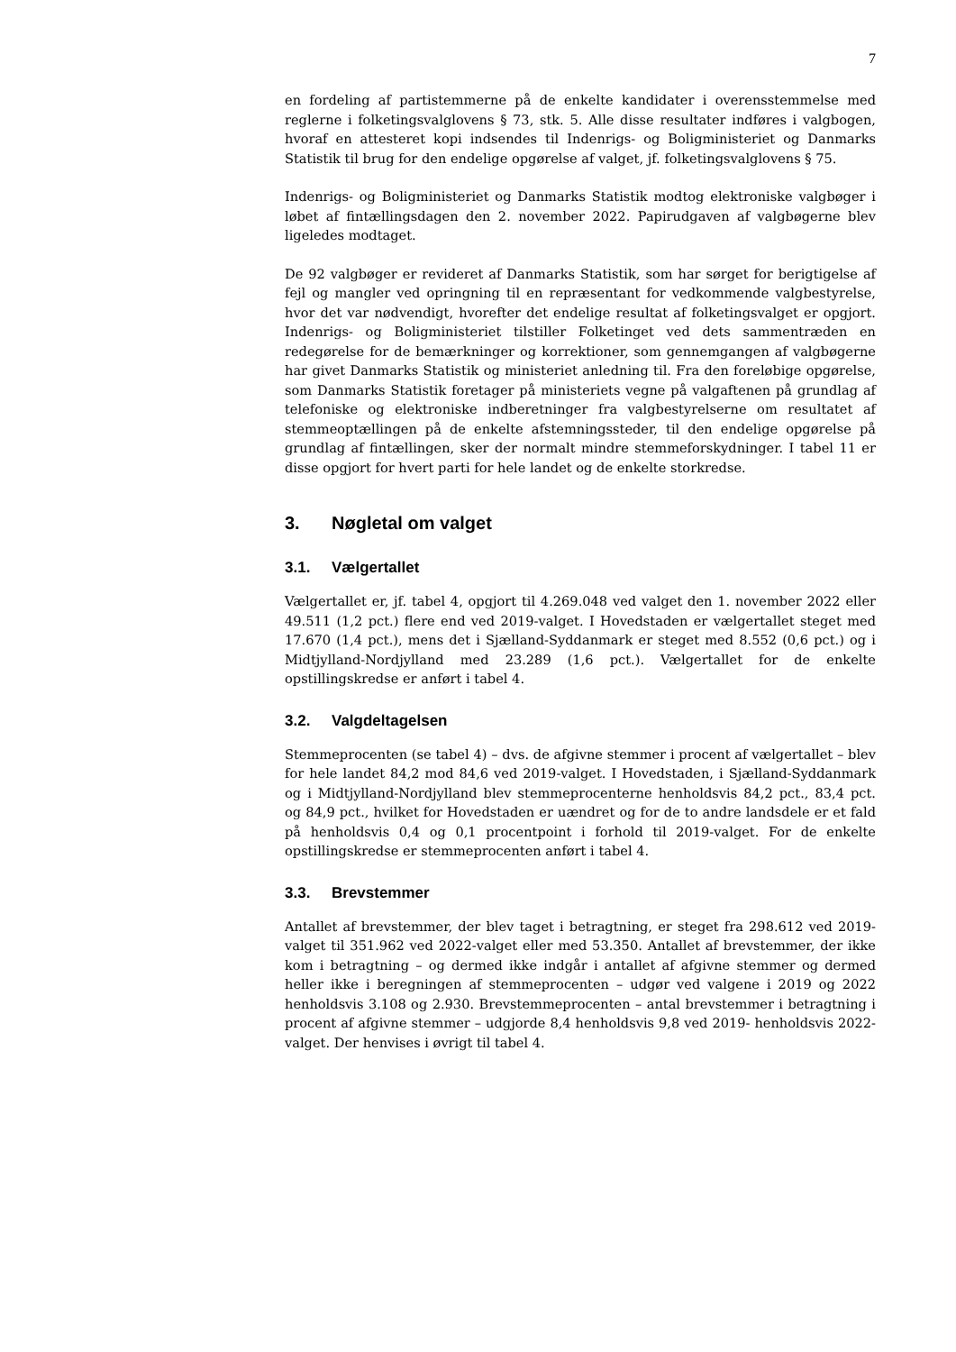7
en fordeling af partistemmerne på de enkelte kandidater i overensstemmelse med reglerne i folketingsvalglovens § 73, stk. 5. Alle disse resultater indføres i valgbogen, hvoraf en attesteret kopi indsendes til Indenrigs- og Boligministeriet og Danmarks Statistik til brug for den endelige opgørelse af valget, jf. folketingsvalglovens § 75.
Indenrigs- og Boligministeriet og Danmarks Statistik modtog elektroniske valgbøger i løbet af fintællingsdagen den 2. november 2022. Papirudgaven af valgbøgerne blev ligeledes modtaget.
De 92 valgbøger er revideret af Danmarks Statistik, som har sørget for berigtigelse af fejl og mangler ved opringning til en repræsentant for vedkommende valgbestyrelse, hvor det var nødvendigt, hvorefter det endelige resultat af folketingsvalget er opgjort. Indenrigs- og Boligministeriet tilstiller Folketinget ved dets sammentræden en redegørelse for de bemærkninger og korrektioner, som gennemgangen af valgbøgerne har givet Danmarks Statistik og ministeriet anledning til. Fra den foreløbige opgørelse, som Danmarks Statistik foretager på ministeriets vegne på valgaftenen på grundlag af telefoniske og elektroniske indberetninger fra valgbestyrelserne om resultatet af stemmeoptællingen på de enkelte afstemningssteder, til den endelige opgørelse på grundlag af fintællingen, sker der normalt mindre stemmeforskydninger. I tabel 11 er disse opgjort for hvert parti for hele landet og de enkelte storkredse.
3. Nøgletal om valget
3.1. Vælgertallet
Vælgertallet er, jf. tabel 4, opgjort til 4.269.048 ved valget den 1. november 2022 eller 49.511 (1,2 pct.) flere end ved 2019-valget. I Hovedstaden er vælgertallet steget med 17.670 (1,4 pct.), mens det i Sjælland-Syddanmark er steget med 8.552 (0,6 pct.) og i Midtjylland-Nordjylland med 23.289 (1,6 pct.). Vælgertallet for de enkelte opstillingskredse er anført i tabel 4.
3.2. Valgdeltagelsen
Stemmeprocenten (se tabel 4) – dvs. de afgivne stemmer i procent af vælgertallet – blev for hele landet 84,2 mod 84,6 ved 2019-valget. I Hovedstaden, i Sjælland-Syddanmark og i Midtjylland-Nordjylland blev stemmeprocenterne henholdsvis 84,2 pct., 83,4 pct. og 84,9 pct., hvilket for Hovedstaden er uændret og for de to andre landsdele er et fald på henholdsvis 0,4 og 0,1 procentpoint i forhold til 2019-valget. For de enkelte opstillingskredse er stemmeprocenten anført i tabel 4.
3.3. Brevstemmer
Antallet af brevstemmer, der blev taget i betragtning, er steget fra 298.612 ved 2019-valget til 351.962 ved 2022-valget eller med 53.350. Antallet af brevstemmer, der ikke kom i betragtning – og dermed ikke indgår i antallet af afgivne stemmer og dermed heller ikke i beregningen af stemmeprocenten – udgør ved valgene i 2019 og 2022 henholdsvis 3.108 og 2.930. Brevstemmeprocenten – antal brevstemmer i betragtning i procent af afgivne stemmer – udgjorde 8,4 henholdsvis 9,8 ved 2019- henholdsvis 2022-valget. Der henvises i øvrigt til tabel 4.